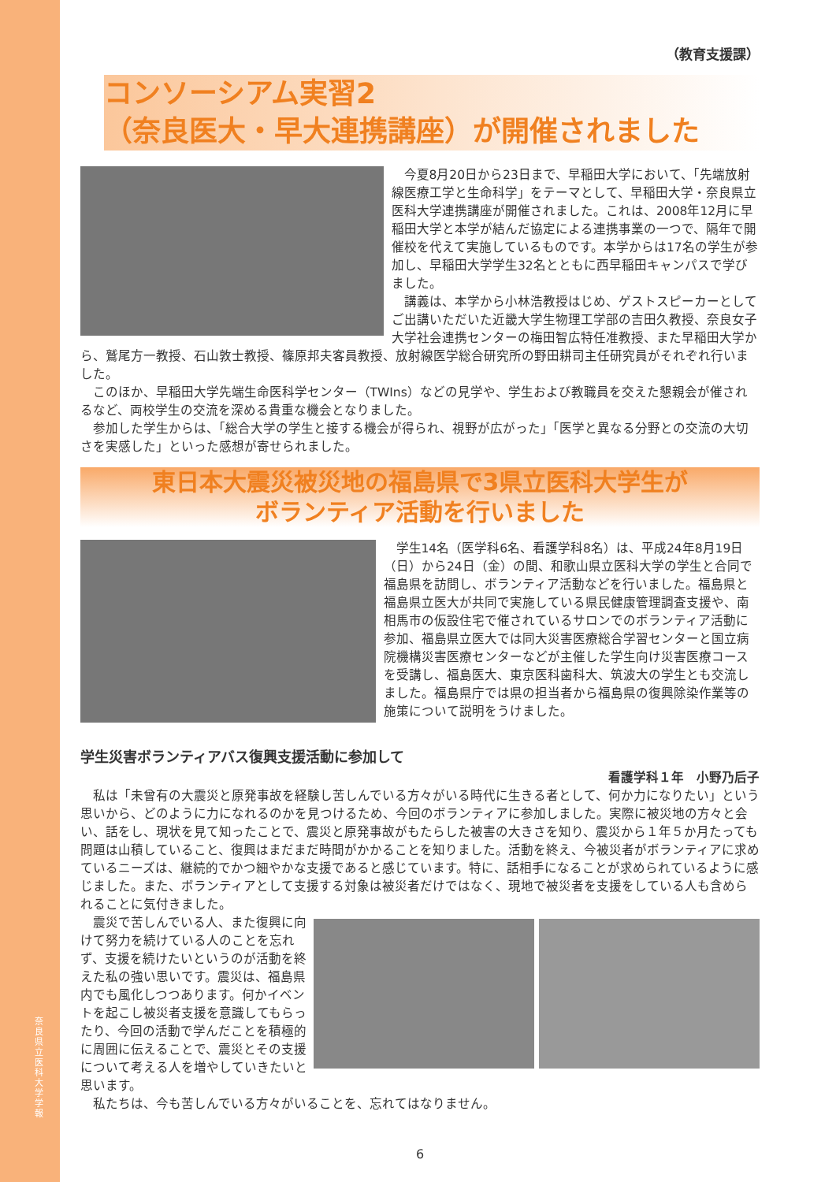奈良県立医科大学 学報
（教育支援課）
コンソーシアム実習2
（奈良医大・早大連携講座）が開催されました
今夏8月20日から23日まで、早稲田大学において、「先端放射線医療工学と生命科学」をテーマとして、早稲田大学・奈良県立医科大学連携講座が開催されました。これは、2008年12月に早稲田大学と本学が結んだ協定による連携事業の一つで、隔年で開催校を代えて実施しているものです。本学からは17名の学生が参加し、早稲田大学学生32名とともに西早稲田キャンパスで学びました。
講義は、本学から小林浩教授はじめ、ゲストスピーカーとしてご出講いただいた近畿大学生物理工学部の吉田久教授、奈良女子大学社会連携センターの梅田智広特任准教授、また早稲田大学から、鷲尾方一教授、石山敦士教授、篠原邦夫客員教授、放射線医学総合研究所の野田耕司主任研究員がそれぞれ行いました。
このほか、早稲田大学先端生命医科学センター（TWIns）などの見学や、学生および教職員を交えた懇親会が催されるなど、両校学生の交流を深める貴重な機会となりました。
参加した学生からは、「総合大学の学生と接する機会が得られ、視野が広がった」「医学と異なる分野との交流の大切さを実感した」といった感想が寄せられました。
東日本大震災被災地の福島県で3県立医科大学生が
ボランティア活動を行いました
学生14名（医学科6名、看護学科8名）は、平成24年8月19日（日）から24日（金）の間、和歌山県立医科大学の学生と合同で福島県を訪問し、ボランティア活動などを行いました。福島県と福島県立医大が共同で実施している県民健康管理調査支援や、南相馬市の仮設住宅で催されているサロンでのボランティア活動に参加、福島県立医大では同大災害医療総合学習センターと国立病院機構災害医療センターなどが主催した学生向け災害医療コースを受講し、福島医大、東京医科歯科大、筑波大の学生とも交流しました。福島県庁では県の担当者から福島県の復興除染作業等の施策について説明をうけました。
学生災害ボランティアバス復興支援活動に参加して
看護学科１年　小野乃后子
私は「未曾有の大震災と原発事故を経験し苦しんでいる方々がいる時代に生きる者として、何か力になりたい」という思いから、どのように力になれるのかを見つけるため、今回のボランティアに参加しました。実際に被災地の方々と会い、話をし、現状を見て知ったことで、震災と原発事故がもたらした被害の大きさを知り、震災から１年５か月たっても問題は山積していること、復興はまだまだ時間がかかることを知りました。活動を終え、今被災者がボランティアに求めているニーズは、継続的でかつ細やかな支援であると感じています。特に、話相手になることが求められているように感じました。また、ボランティアとして支援する対象は被災者だけではなく、現地で被災者を支援をしている人も含められることに気付きました。
震災で苦しんでいる人、また復興に向けて努力を続けている人のことを忘れず、支援を続けたいというのが活動を終えた私の強い思いです。震災は、福島県内でも風化しつつあります。何かイベントを起こし被災者支援を意識してもらったり、今回の活動で学んだことを積極的に周囲に伝えることで、震災とその支援について考える人を増やしていきたいと思います。
私たちは、今も苦しんでいる方々がいることを、忘れてはなりません。
6